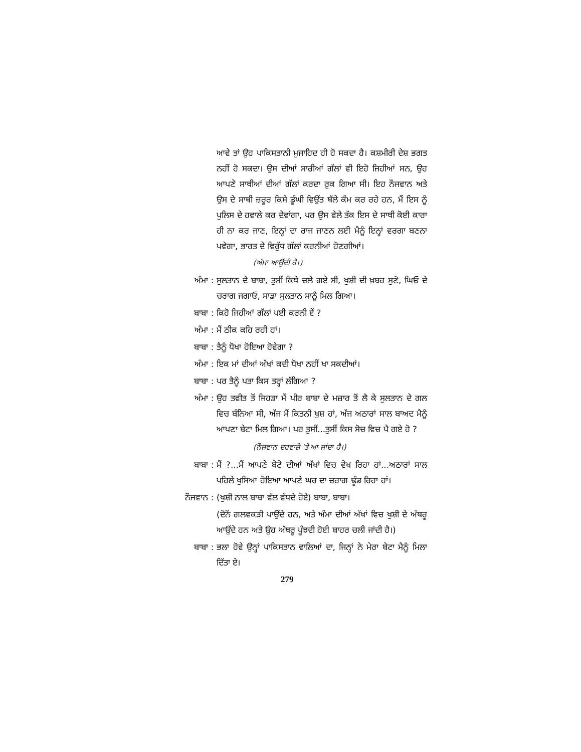ਆਵੇ ਤਾਂ ਉਹ ਪਾਕਿਸਤਾਨੀ ਮੁਜਾਹਿਦ ਹੀ ਹੋ ਸਕਦਾ ਹੈ। ਕਸ਼ਮੀਰੀ ਦੇਸ਼ ਭਗਤ ਨਹੀਂ ਹੋ ਸਕਦਾ। ਉਸ ਦੀਆਂ ਸਾਰੀਆਂ ਗੱਲਾਂ ਵੀ ਇਹੋ ਜਿਹੀਆਂ ਸਨ, ਉਹ ਆਪਣੇ ਸਾਥੀਆਂ ਦੀਆਂ ਗੱਲਾਂ ਕਰਦਾ ਰੁਕ ਗਿਆ ਸੀ। ਇਹ ਨੌਜਵਾਨ ਅਤੇ ਉਸ ਦੇ ਸਾਥੀ ਜ਼ਰੂਰ ਕਿਸੇ ਡੂੰਘੀ ਵਿਉਂਤ ਥੱਲੇ ਕੰਮ ਕਰ ਰਹੇ ਹਨ, ਮੈਂ ਇਸ ਨੂੰ ਪੁਲਿਸ ਦੇ ਹਵਾਲੇ ਕਰ ਦੇਵਾਂਗਾ, ਪਰ ਉਸ ਵੇਲੇ ਤੱਕ ਇਸ ਦੇ ਸਾਥੀ ਕੋਈ ਕਾਰਾ ਹੀ ਨਾ ਕਰ ਜਾਣ, ਇਨ੍ਹਾਂ ਦਾ ਰਾਜ ਜਾਣਨ ਲਈ ਮੈਨੂੰ ਇਨ੍ਹਾਂ ਵਰਗਾ ਬਣਨਾ ਪਵੇਗਾ, ਭਾਰਤ ਦੇ ਵਿਰੁੱਧ ਗੱਲਾਂ ਕਰਨੀਆਂ ਹੋਣਗੀਆਂ।
(ਅੰਮਾ ਆਉਂਦੀ ਹੈ।)
ਅੰਮਾ : ਸੁਲਤਾਨ ਦੇ ਬਾਬਾ, ਤੁਸੀਂ ਕਿਥੇ ਚਲੇ ਗਏ ਸੀ, ਖੁਸ਼ੀ ਦੀ ਖ਼ਬਰ ਸੁਣੋ, ਘਿਓ ਦੇ ਚਰਾਗ ਜਗਾਓ, ਸਾਡਾ ਸੁਲਤਾਨ ਸਾਨੂੰ ਮਿਲ ਗਿਆ।
ਬਾਬਾ : ਕਿਹੋ ਜਿਹੀਆਂ ਗੱਲਾਂ ਪਈ ਕਰਨੀ ਏਂ ?
ਅੰਮਾ : ਮੈਂ ਠੀਕ ਕਹਿ ਰਹੀ ਹਾਂ।
ਬਾਬਾ : ਤੈਨੂੰ ਧੋਖਾ ਹੋਇਆ ਹੋਵੇਗਾ ?
ਅੰਮਾ : ਇਕ ਮਾਂ ਦੀਆਂ ਅੱਖਾਂ ਕਦੀ ਧੋਖਾ ਨਹੀਂ ਖਾ ਸਕਦੀਆਂ।
ਬਾਬਾ : ਪਰ ਤੈਨੂੰ ਪਤਾ ਕਿਸ ਤਰ੍ਹਾਂ ਲੱਗਿਆ ?
ਅੰਮਾ : ਉਹ ਤਵੀਤ ਤੋਂ ਜਿਹੜਾ ਮੈਂ ਪੀਰ ਬਾਬਾ ਦੇ ਮਜ਼ਾਰ ਤੋਂ ਲੈ ਕੇ ਸੁਲਤਾਨ ਦੇ ਗਲ ਵਿਚ ਬੰਨਿਆ ਸੀ, ਅੱਜ ਮੈਂ ਕਿਤਨੀ ਖੁਸ਼ ਹਾਂ, ਅੱਜ ਅਠਾਰਾਂ ਸਾਲ ਬਾਅਦ ਮੈਨੂੰ ਆਪਣਾ ਬੇਟਾ ਮਿਲ ਗਿਆ। ਪਰ ਤੁਸੀਂ...ਤੁਸੀਂ ਕਿਸ ਸੋਚ ਵਿਚ ਪੈ ਗਏ ਹੋ ?
(ਨੌਜਵਾਨ ਦਰਵਾਜ਼ੇ 'ਤੇ ਆ ਜਾਂਦਾ ਹੈ।)
ਬਾਬਾ : ਮੈਂ ?...ਮੈਂ ਆਪਣੇ ਬੇਟੇ ਦੀਆਂ ਅੱਖਾਂ ਵਿਚ ਵੇਖ ਰਿਹਾ ਹਾਂ...ਅਠਾਰਾਂ ਸਾਲ ਪਹਿਲੇ ਖੁਸਿਆ ਹੋਇਆ ਆਪਣੇ ਘਰ ਦਾ ਚਰਾਗ ਢੂੰਡ ਰਿਹਾ ਹਾਂ।
ਨੌਜਵਾਨ : (ਖੁਸ਼ੀ ਨਾਲ ਬਾਬਾ ਵੱਲ ਵੱਧਦੇ ਹੋਏ) ਬਾਬਾ, ਬਾਬਾ।
(ਦੋਨੋਂ ਗਲਵਕੜੀ ਪਾਉਂਦੇ ਹਨ, ਅਤੇ ਅੰਮਾ ਦੀਆਂ ਅੱਖਾਂ ਵਿਚ ਖੁਸ਼ੀ ਦੇ ਅੱਥਰੂ ਆਉਂਦੇ ਹਨ ਅਤੇ ਉਹ ਅੱਥਰੂ ਪੂੰਝਦੀ ਹੋਈ ਬਾਹਰ ਚਲੀ ਜਾਂਦੀ ਹੈ।)
ਬਾਬਾ : ਭਲਾ ਹੋਵੇ ਉਨ੍ਹਾਂ ਪਾਕਿਸਤਾਨ ਵਾਲਿਆਂ ਦਾ, ਜਿਨ੍ਹਾਂ ਨੇ ਮੇਰਾ ਬੇਟਾ ਮੈਨੂੰ ਮਿਲਾ ਦਿੱਤਾ ਏ।
279